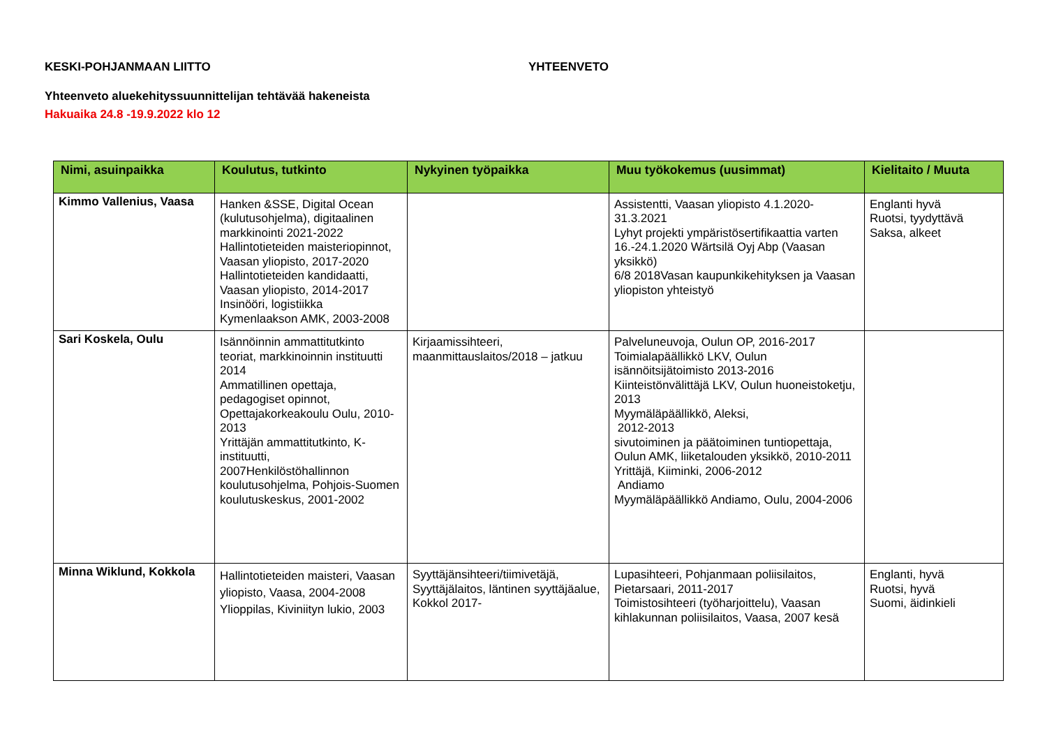KESKI-POHJANMAAN LIITTO YHTEENVETO
Yhteenveto aluekehityssuunnittelijan tehtävää hakeneista
Hakuaika 24.8 -19.9.2022 klo 12
| Nimi, asuinpaikka | Koulutus, tutkinto | Nykyinen työpaikka | Muu työkokemus (uusimmat) | Kielitaito / Muuta |
| --- | --- | --- | --- | --- |
| Kimmo Vallenius, Vaasa | Hanken &SSE, Digital Ocean (kulutusohjelma), digitaalinen markkinointi 2021-2022 Hallintotieteiden maisteriopinnot, Vaasan yliopisto, 2017-2020 Hallintotieteiden kandidaatti, Vaasan yliopisto, 2014-2017 Insinööri, logistiikka Kymenlaakson AMK, 2003-2008 | | Assistentti, Vaasan yliopisto 4.1.2020-31.3.2021 Lyhyt projekti ympäristösertifikaattia varten 16.-24.1.2020 Wärtsilä Oyj Abp (Vaasan yksikkö) 6/8 2018Vasan kaupunkikehityksen ja Vaasan yliopiston yhteistyö | Englanti hyvä Ruotsi, tyydyttävä Saksa, alkeet |
| Sari Koskela, Oulu | Isännöinnin ammattitutkinto teoriat, markkinoinnin instituutti 2014 Ammatillinen opettaja, pedagogiset opinnot, Opettajakorkeakoulu Oulu, 2010-2013 Yrittäjän ammattitutkinto, K-instituutti, 2007Henkilöstöhallinnon koulutusohjelma, Pohjois-Suomen koulutuskeskus, 2001-2002 | Kirjaamissihteeri, maanmittauslaitos/2018 – jatkuu | Palveluneuvoja, Oulun OP, 2016-2017 Toimialapäällikkö LKV, Oulun isännöitsijätoimisto 2013-2016 Kiinteistönvälittäjä LKV, Oulun huoneistoketju, 2013 Myymäläpäällikkö, Aleksi, 2012-2013 sivutoiminen ja päätoiminen tuntiopettaja, Oulun AMK, liiketalouden yksikkö, 2010-2011 Yrittäjä, Kiiminki, 2006-2012 Andiamo Myymäläpäällikkö Andiamo, Oulu, 2004-2006 | |
| Minna Wiklund, Kokkola | Hallintotieteiden maisteri, Vaasan yliopisto, Vaasa, 2004-2008 Ylioppilas, Kiviniityn lukio, 2003 | Syyttäjänsihteeri/tiimivetäjä, Syyttäjälaitos, läntinen syyttäjäalue, Kokkol 2017- | Lupasihteeri, Pohjanmaan poliisilaitos, Pietarsaari, 2011-2017 Toimistosihteeri (työharjoittelu), Vaasan kihlakunnan poliisilaitos, Vaasa, 2007 kesä | Englanti, hyvä Ruotsi, hyvä Suomi, äidinkieli |